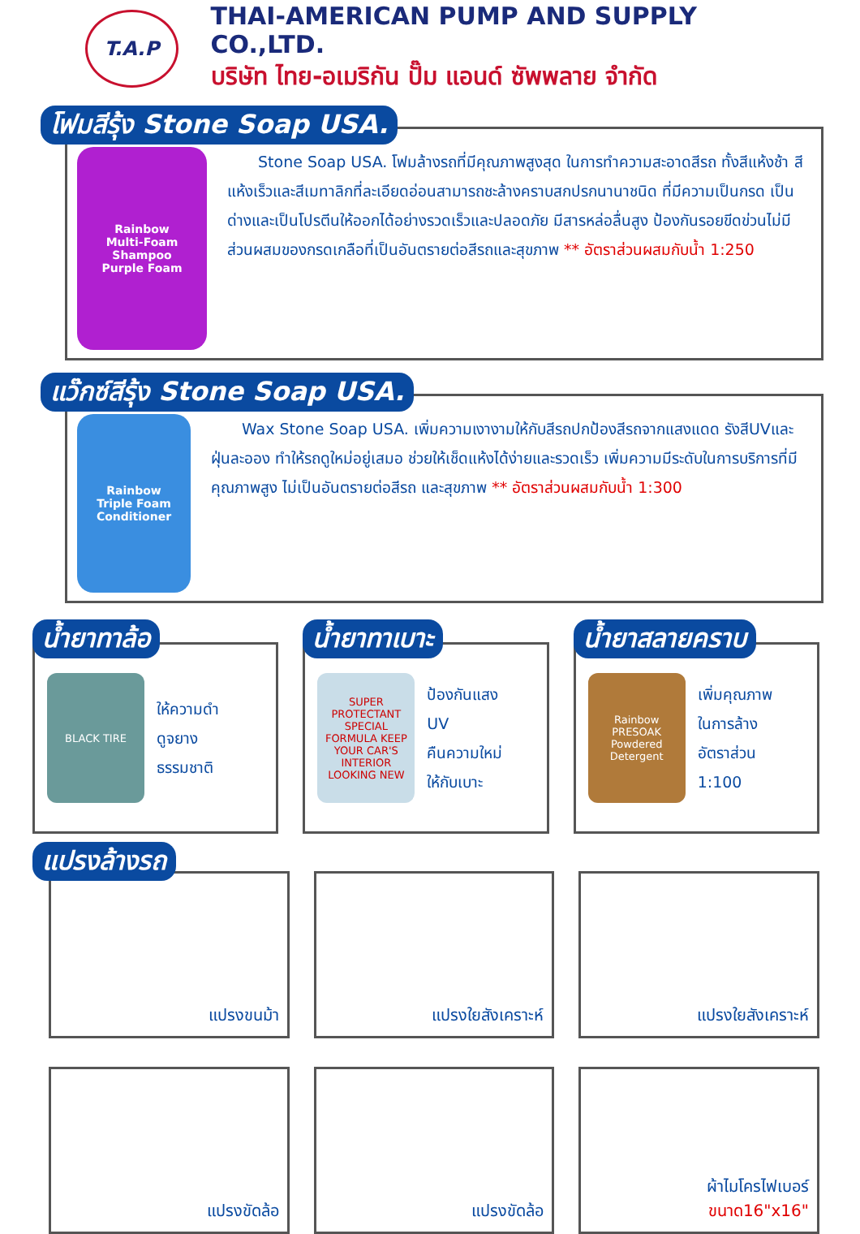T.A.P
THAI-AMERICAN PUMP AND SUPPLY CO.,LTD.
บริษัท ไทย-อเมริกัน ปั๊ม แอนด์ ซัพพลาย จำกัด
โฟมสีรุ้ง Stone Soap USA.
Rainbow
Multi-Foam Shampoo
Purple Foam
  Stone Soap USA. โฟมล้างรถที่มีคุณภาพสูงสุด ในการทำความสะอาดสีรถ ทั้งสีแห้งช้า สีแห้งเร็วและสีเมทาลิกที่ละเอียดอ่อนสามารถชะล้างคราบสกปรกนานาชนิด ที่มีความเป็นกรด เป็นด่างและเป็นโปรตีนให้ออกได้อย่างรวดเร็วและปลอดภัย มีสารหล่อลื่นสูง ป้องกันรอยขีดข่วนไม่มีส่วนผสมของกรดเกลือที่เป็นอันตรายต่อสีรถและสุขภาพ ** อัตราส่วนผสมกับน้ำ 1:250
แว๊กซ์สีรุ้ง Stone Soap USA.
Rainbow
Triple Foam Conditioner
  Wax Stone Soap USA. เพิ่มความเงางามให้กับสีรถปกป้องสีรถจากแสงแดด รังสีUVและฝุ่นละออง ทำให้รถดูใหม่อยู่เสมอ ช่วยให้เช็ดแห้งได้ง่ายและรวดเร็ว เพิ่มความมีระดับในการบริการที่มีคุณภาพสูง ไม่เป็นอันตรายต่อสีรถ และสุขภาพ ** อัตราส่วนผสมกับน้ำ 1:300
น้ำยาทาล้อ
BLACK TIRE
ให้ความดำ
ดูจยาง
ธรรมชาติ
น้ำยาทาเบาะ
SUPER PROTECTANT
SPECIAL FORMULA KEEP YOUR CAR'S INTERIOR LOOKING NEW
ป้องกันแสง
UV
คืนความใหม่
ให้กับเบาะ
น้ำยาสลายคราบ
Rainbow
PRESOAK Powdered Detergent
เพิ่มคุณภาพ
ในการล้าง
อัตราส่วน
1:100
แปรงล้างรถ
แปรงขนม้า แปรงใยสังเคราะห์ แปรงใยสังเคราะห์
แปรงขัดล้อ แปรงขัดล้อ ผ้าไมโครไฟเบอร์
ขนาด16"x16"